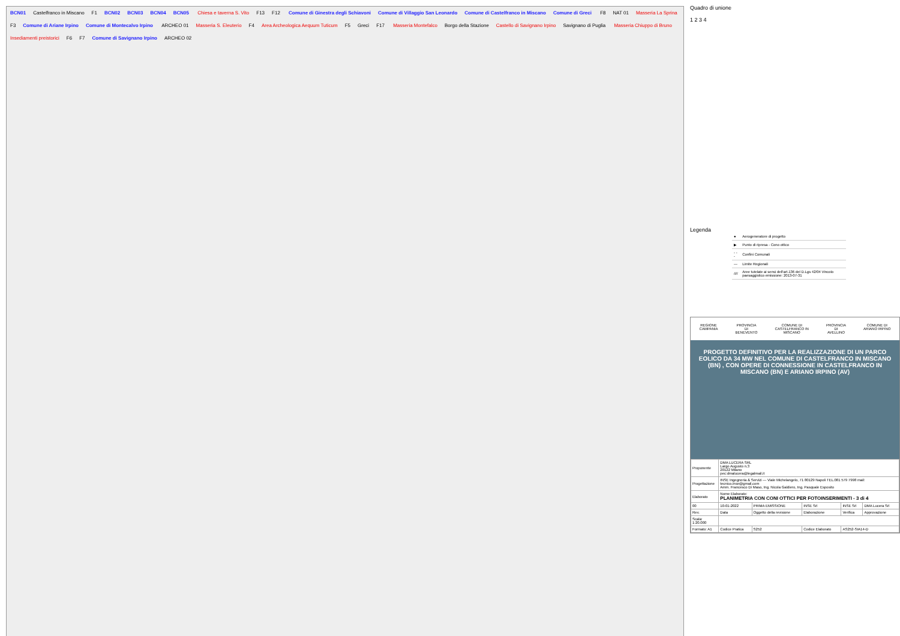BCN01 Castelfranco in Miscano F1 BCN02 BCN03 BCN04 BCN05 Chiesa e taverna S. Vito F13 F12 Comune di Ginestra degli Schiavoni Comune di Villaggio San Leonardo Comune di Castelfranco in Miscano Comune di Greci F8 NAT 01 Masseria La Sprina F3 Comune di Ariane Irpino Comune di Montecalvo Irpino ARCHEO 01 Masseria S. Eleuterio F4 Area Archeologica Aequum Tuticum F5 Greci F17 Masseria Montefalco Borgo della Stazione Castello di Savignano Irpino Savignano di Puglia Masseria Chiuppo di Bruno Insediamenti preistorici F6 F7 Comune di Savignano Irpino ARCHEO 02
Quadro di unione
1 2 3 4
Legenda
| ● | Aerogeneratore di progetto |
| ▶ | Punto di ripresa - Cono ottico |
| - - - | Confini Comunali |
| — | Limite Regionali |
| //// | Aree tutelate ai sensi dell'art.136 del D.Lgs 42/04 Vincolo paesaggistico emissione: 2013-07-31 |
REGIONE
CAMPANIA
PROVINCIA
DI
BENEVENTO
COMUNE DI
CASTELFRANCO IN
MISCANO
PROVINCIA
DI
AVELLINO
COMUNE DI
ARIANO IRPINO
PROGETTO DEFINITIVO PER LA REALIZZAZIONE DI UN PARCO EOLICO DA 34 MW NEL COMUNE DI CASTELFRANCO IN MISCANO (BN) , CON OPERE DI CONNESSIONE IN CASTELFRANCO IN MISCANO (BN) E ARIANO IRPINO (AV)
| Proponente | DMA LUCERA SRL Largo Augusto n.3 20122 Milano pec:dmalucera@legalmail.it | | | | |
| Progettazione | INSE Ingegneria & Servizi — Viale Michelangelo, 71 80129 Napoli TEL.081 579 7998 mail: tecnico.inse@gmail.com Amm. Francesco Di Maso, Ing. Nicola Galdiero, Ing. Pasquale Esposito | | | | |
| Elaborato | Nome Elaborato: PLANIMETRIA CON CONI OTTICI PER FOTOINSERIMENTI - 3 di 4 | | | | |
| 00 | 10-01-2022 | PRIMA EMISSIONE | INSE Srl | INSE Srl | DMA Lucera Srl |
| Rev. | Data | Oggetto della revisione | Elaborazione | Verifica | Approvazione |
| Scala: 1:20.000 | | | | | |
| Formato: A1 | Codice Pratica | S252 | Codice Elaborato | AS252-SIA14-D | |